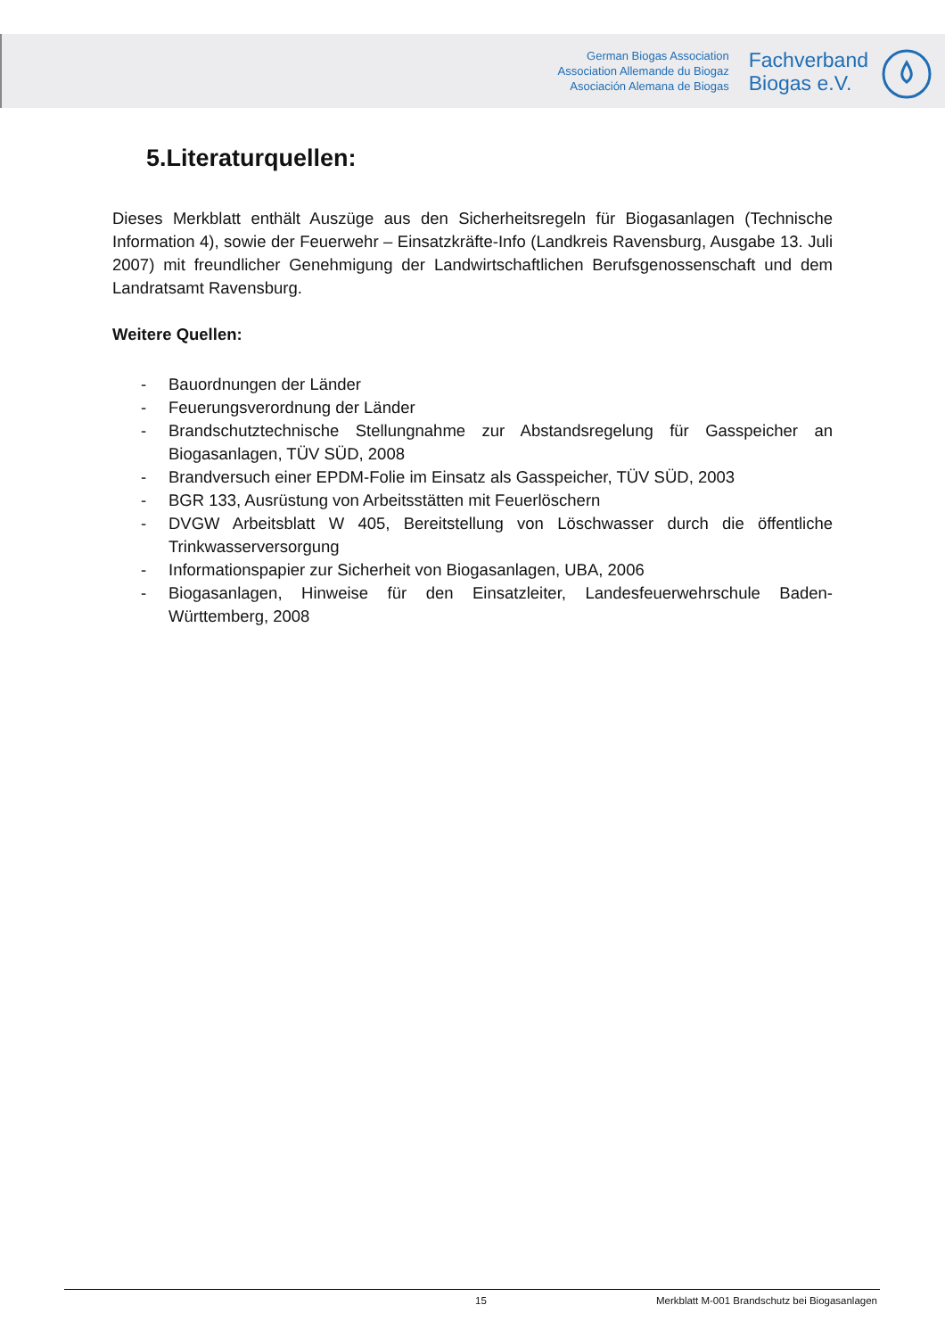German Biogas Association
Association Allemande du Biogaz
Asociación Alemana de Biogas
Fachverband
Biogas e.V.
5.Literaturquellen:
Dieses Merkblatt enthält Auszüge aus den Sicherheitsregeln für Biogasanlagen (Technische Information 4), sowie der Feuerwehr – Einsatzkräfte-Info (Landkreis Ravensburg, Ausgabe 13. Juli 2007) mit freundlicher Genehmigung der Landwirtschaftlichen Berufsgenossenschaft und dem Landratsamt Ravensburg.
Weitere Quellen:
- Bauordnungen der Länder
- Feuerungsverordnung der Länder
- Brandschutztechnische Stellungnahme zur Abstandsregelung für Gasspeicher an Biogasanlagen, TÜV SÜD, 2008
- Brandversuch einer EPDM-Folie im Einsatz als Gasspeicher, TÜV SÜD, 2003
- BGR 133, Ausrüstung von Arbeitsstätten mit Feuerlöschern
- DVGW Arbeitsblatt W 405, Bereitstellung von Löschwasser durch die öffentliche Trinkwasserversorgung
- Informationspapier zur Sicherheit von Biogasanlagen, UBA, 2006
- Biogasanlagen, Hinweise für den Einsatzleiter, Landesfeuerwehrschule Baden-Württemberg, 2008
15 Merkblatt M-001 Brandschutz bei Biogasanlagen